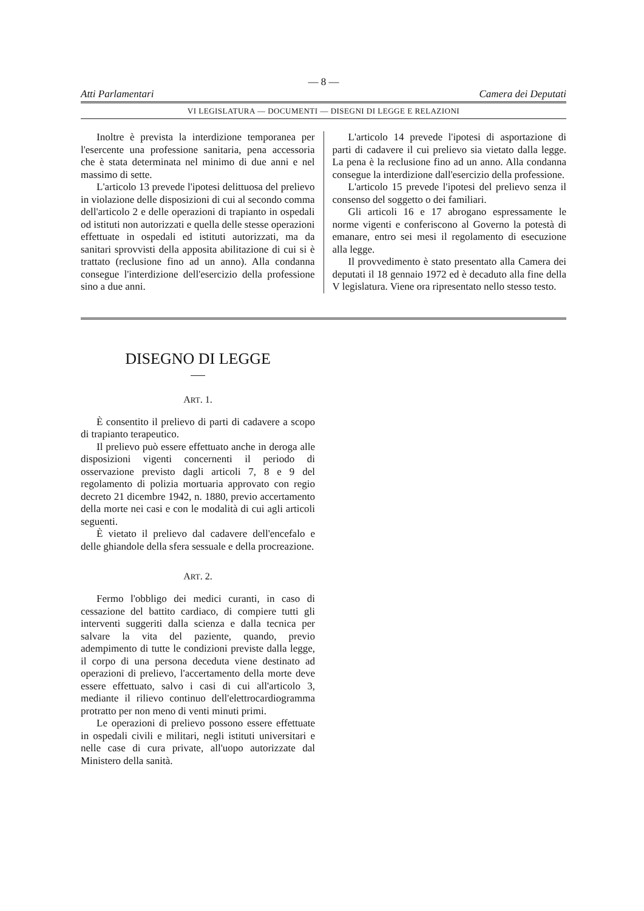— 8 —
Atti Parlamentari Camera dei Deputati
VI LEGISLATURA — DOCUMENTI — DISEGNI DI LEGGE E RELAZIONI
Inoltre è prevista la interdizione temporanea per l'esercente una professione sanitaria, pena accessoria che è stata determinata nel minimo di due anni e nel massimo di sette.
L'articolo 13 prevede l'ipotesi delittuosa del prelievo in violazione delle disposizioni di cui al secondo comma dell'articolo 2 e delle operazioni di trapianto in ospedali od istituti non autorizzati e quella delle stesse operazioni effettuate in ospedali ed istituti autorizzati, ma da sanitari sprovvisti della apposita abilitazione di cui si è trattato (reclusione fino ad un anno). Alla condanna consegue l'interdizione dell'esercizio della professione sino a due anni.
L'articolo 14 prevede l'ipotesi di asportazione di parti di cadavere il cui prelievo sia vietato dalla legge. La pena è la reclusione fino ad un anno. Alla condanna consegue la interdizione dall'esercizio della professione.
L'articolo 15 prevede l'ipotesi del prelievo senza il consenso del soggetto o dei familiari.
Gli articoli 16 e 17 abrogano espressamente le norme vigenti e conferiscono al Governo la potestà di emanare, entro sei mesi il regolamento di esecuzione alla legge.
Il provvedimento è stato presentato alla Camera dei deputati il 18 gennaio 1972 ed è decaduto alla fine della V legislatura. Viene ora ripresentato nello stesso testo.
DISEGNO DI LEGGE
ART. 1.
È consentito il prelievo di parti di cadavere a scopo di trapianto terapeutico.
Il prelievo può essere effettuato anche in deroga alle disposizioni vigenti concernenti il periodo di osservazione previsto dagli articoli 7, 8 e 9 del regolamento di polizia mortuaria approvato con regio decreto 21 dicembre 1942, n. 1880, previo accertamento della morte nei casi e con le modalità di cui agli articoli seguenti.
È vietato il prelievo dal cadavere dell'encefalo e delle ghiandole della sfera sessuale e della procreazione.
ART. 2.
Fermo l'obbligo dei medici curanti, in caso di cessazione del battito cardiaco, di compiere tutti gli interventi suggeriti dalla scienza e dalla tecnica per salvare la vita del paziente, quando, previo adempimento di tutte le condizioni previste dalla legge, il corpo di una persona deceduta viene destinato ad operazioni di prelievo, l'accertamento della morte deve essere effettuato, salvo i casi di cui all'articolo 3, mediante il rilievo continuo dell'elettrocardiogramma protratto per non meno di venti minuti primi.
Le operazioni di prelievo possono essere effettuate in ospedali civili e militari, negli istituti universitari e nelle case di cura private, all'uopo autorizzate dal Ministero della sanità.